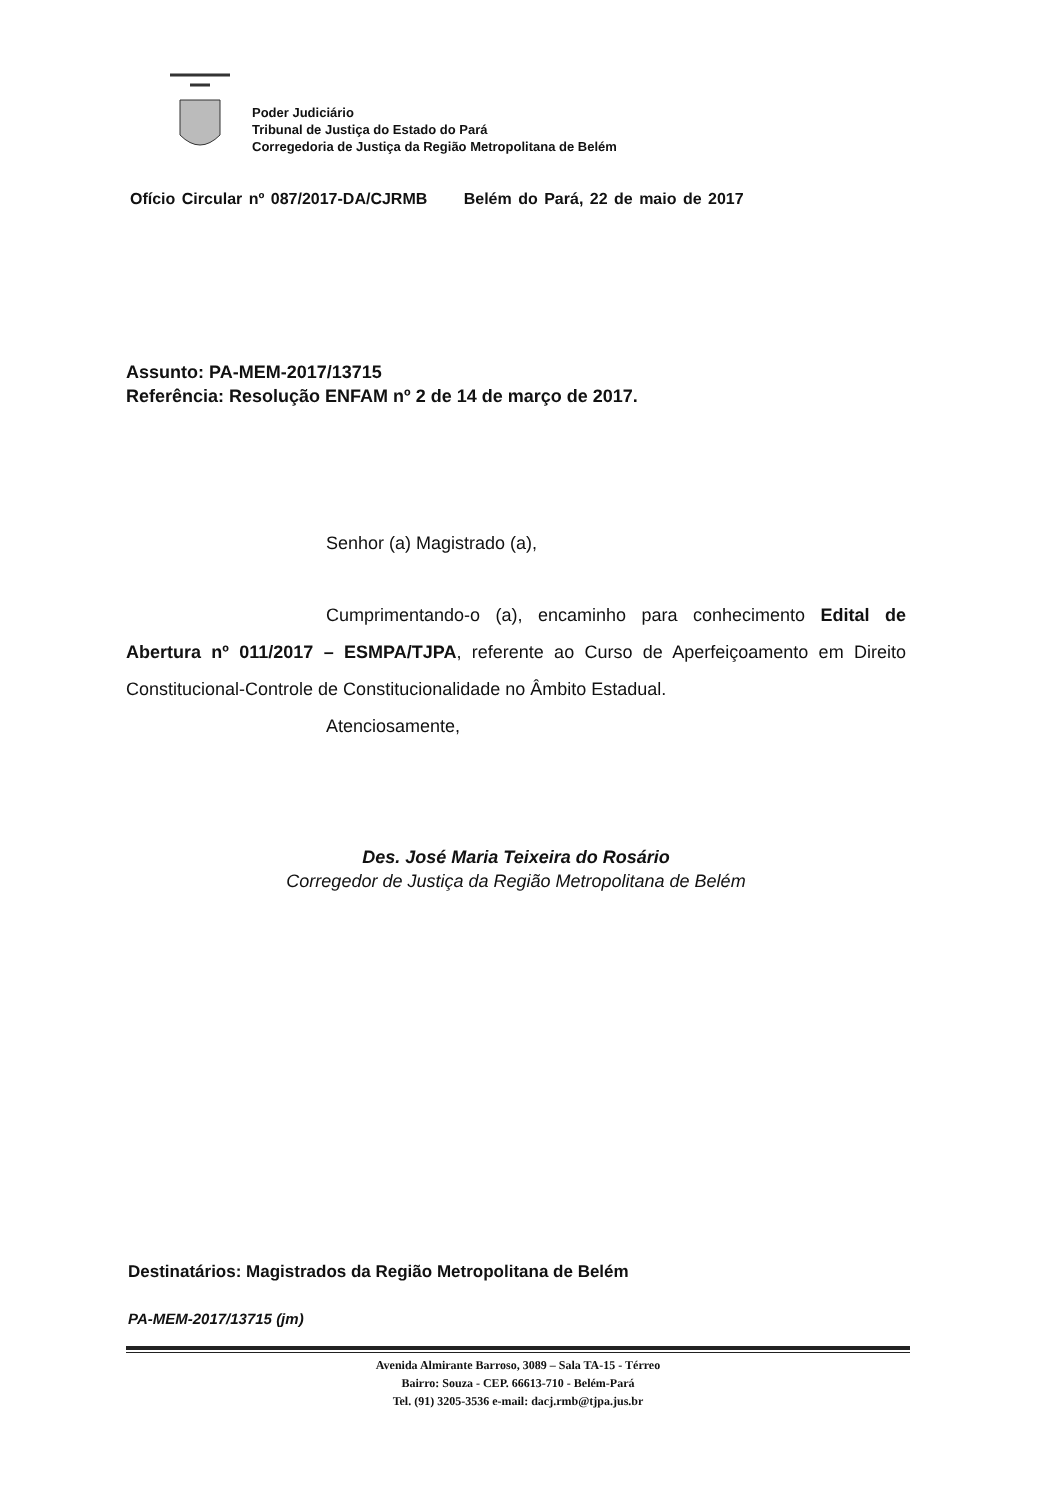Poder Judiciário
Tribunal de Justiça do Estado do Pará
Corregedoria de Justiça da Região Metropolitana de Belém
Ofício Circular nº 087/2017-DA/CJRMB Belém do Pará, 22 de maio de 2017
Assunto: PA-MEM-2017/13715
Referência: Resolução ENFAM nº 2 de 14 de março de 2017.
Senhor (a) Magistrado (a),
Cumprimentando-o (a), encaminho para conhecimento Edital de Abertura nº 011/2017 – ESMPA/TJPA, referente ao Curso de Aperfeiçoamento em Direito Constitucional-Controle de Constitucionalidade no Âmbito Estadual.
Atenciosamente,
Des. José Maria Teixeira do Rosário
Corregedor de Justiça da Região Metropolitana de Belém
Destinatários: Magistrados da Região Metropolitana de Belém
PA-MEM-2017/13715 (jm)
Avenida Almirante Barroso, 3089 – Sala TA-15 - Térreo
Bairro: Souza - CEP. 66613-710 - Belém-Pará
Tel. (91) 3205-3536 e-mail: dacj.rmb@tjpa.jus.br